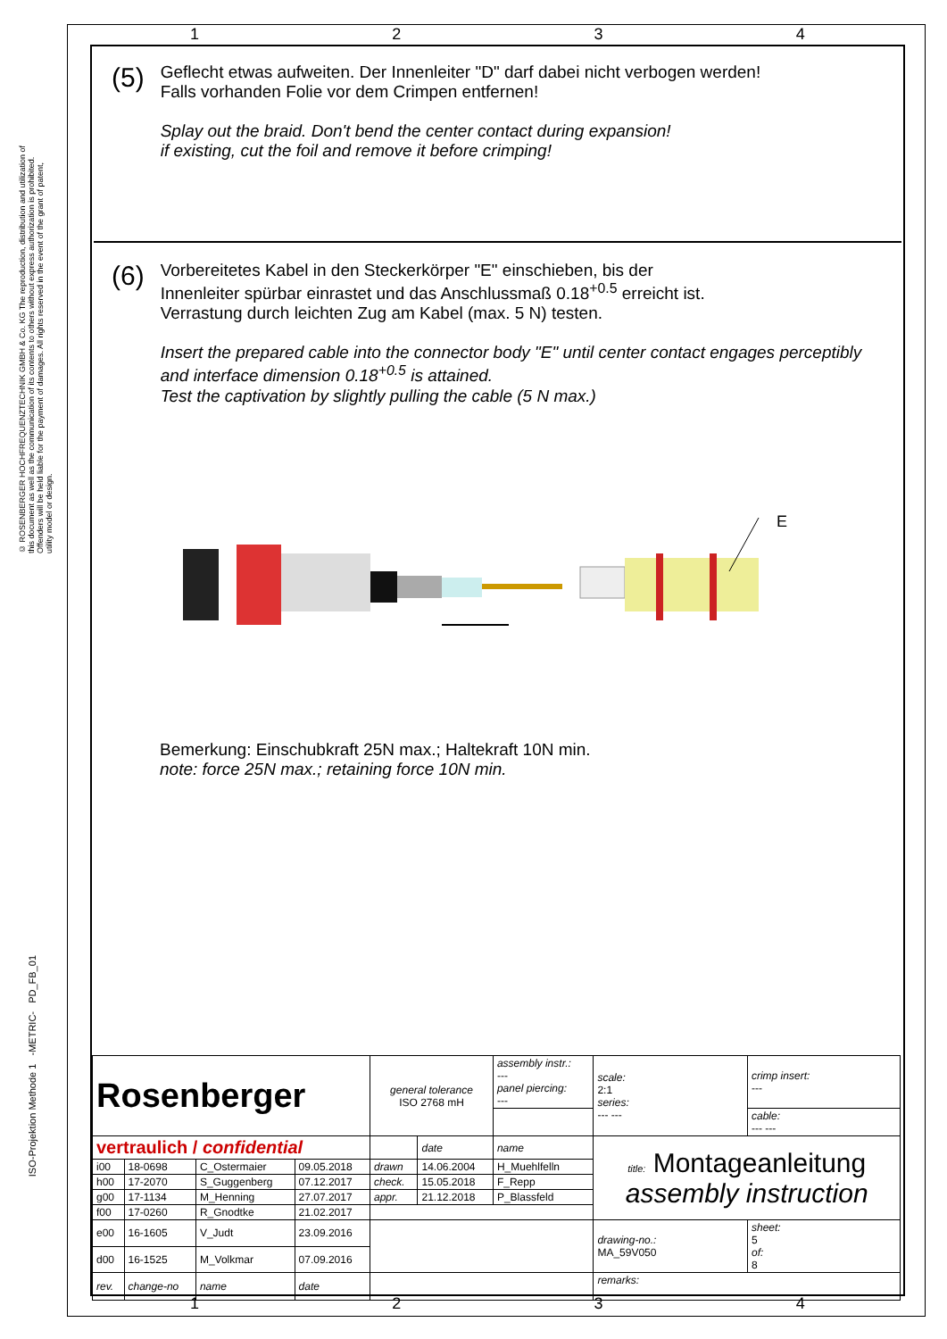© ROSENBERGER HOCHFREQUENZTECHNIK GMBH & Co. KG The reproduction, distribution and utilization of this document as well as the communication of its contents to others without express authorization is prohibited. Offenders will be held liable for the payment of damages. All rights reserved in the event of the grant of patent, utility model or design.
1 2 3 4
(5)
Geflecht etwas aufweiten. Der Innenleiter "D" darf dabei nicht verbogen werden!
Falls vorhanden Folie vor dem Crimpen entfernen!
Splay out the braid. Don't bend the center contact during expansion!
if existing, cut the foil and remove it before crimping!
(6)
Vorbereitetes Kabel in den Steckerkörper "E" einschieben, bis der
Innenleiter spürbar einrastet und das Anschlussmaß 0.18<sup>+0.5</sup> erreicht ist.
Verrastung durch leichten Zug am Kabel (max. 5 N) testen.
Insert the prepared cable into the connector body "E" until center contact engages perceptibly and interface dimension 0.18<sup>+0.5</sup> is attained.
Test the captivation by slightly pulling the cable (5 N max.)
E
Bemerkung: Einschubkraft 25N max.; Haltekraft 10N min.
note: force 25N max.; retaining force 10N min.
| Rosenberger | | | | general tolerance ISO 2768 mH | | assembly instr.: --- panel piercing: --- | scale: 2:1 series: --- --- | crimp insert: --- | |
| | | | | | | | | cable: --- --- | |
| vertraulich / confidential | | | | | date | name | title: Montageanleitung assembly instruction | | |
| i00 | 18-0698 | C_Ostermaier | 09.05.2018 | drawn | 14.06.2004 | H_Muehlfelln | | | |
| h00 | 17-2070 | S_Guggenberg | 07.12.2017 | check. | 15.05.2018 | F_Repp | | | |
| g00 | 17-1134 | M_Henning | 27.07.2017 | appr. | 21.12.2018 | P_Blassfeld | | | |
| f00 | 17-0260 | R_Gnodtke | 21.02.2017 | | | | | | |
| e00 | 16-1605 | V_Judt | 23.09.2016 | | | | drawing-no.: MA_59V050 | | sheet: 5 of: 8 |
| d00 | 16-1525 | M_Volkmar | 07.09.2016 | | | | | | |
| rev. | change-no | name | date | | | | remarks: . | | |
1 2 3 4
ISO-Projektion Methode 1 -METRIC- PD_FB_01